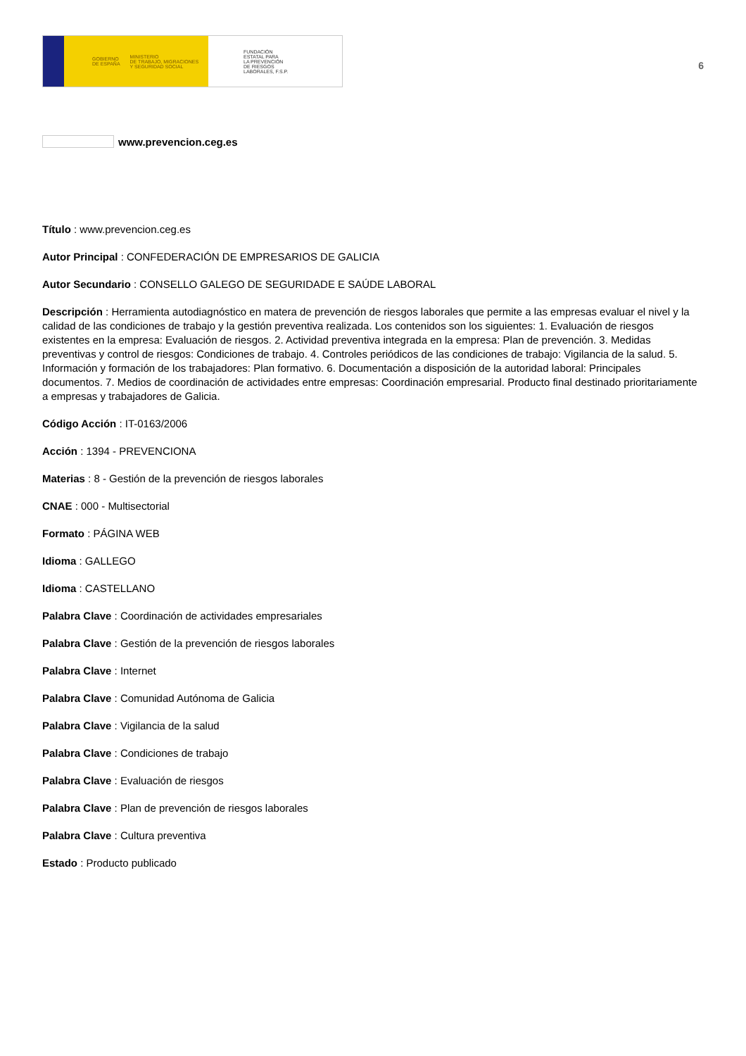GOBIERNO
DE ESPAÑA MINISTERIO
DE TRABAJO, MIGRACIONES
Y SEGURIDAD SOCIAL
FUNDACIÓN
ESTATAL PARA
LA PREVENCIÓN
DE RIESGOS
LABORALES, F.S.P.
6
www.prevencion.ceg.es
Título : www.prevencion.ceg.es
Autor Principal : CONFEDERACIÓN DE EMPRESARIOS DE GALICIA
Autor Secundario : CONSELLO GALEGO DE SEGURIDADE E SAÚDE LABORAL
Descripción : Herramienta autodiagnóstico en matera de prevención de riesgos laborales que permite a las empresas evaluar el nivel y la calidad de las condiciones de trabajo y la gestión preventiva realizada. Los contenidos son los siguientes: 1. Evaluación de riesgos existentes en la empresa: Evaluación de riesgos. 2. Actividad preventiva integrada en la empresa: Plan de prevención. 3. Medidas preventivas y control de riesgos: Condiciones de trabajo. 4. Controles periódicos de las condiciones de trabajo: Vigilancia de la salud. 5. Información y formación de los trabajadores: Plan formativo. 6. Documentación a disposición de la autoridad laboral: Principales documentos. 7. Medios de coordinación de actividades entre empresas: Coordinación empresarial. Producto final destinado prioritariamente a empresas y trabajadores de Galicia.
Código Acción : IT-0163/2006
Acción : 1394 - PREVENCIONA
Materias : 8 - Gestión de la prevención de riesgos laborales
CNAE : 000 - Multisectorial
Formato : PÁGINA WEB
Idioma : GALLEGO
Idioma : CASTELLANO
Palabra Clave : Coordinación de actividades empresariales
Palabra Clave : Gestión de la prevención de riesgos laborales
Palabra Clave : Internet
Palabra Clave : Comunidad Autónoma de Galicia
Palabra Clave : Vigilancia de la salud
Palabra Clave : Condiciones de trabajo
Palabra Clave : Evaluación de riesgos
Palabra Clave : Plan de prevención de riesgos laborales
Palabra Clave : Cultura preventiva
Estado : Producto publicado